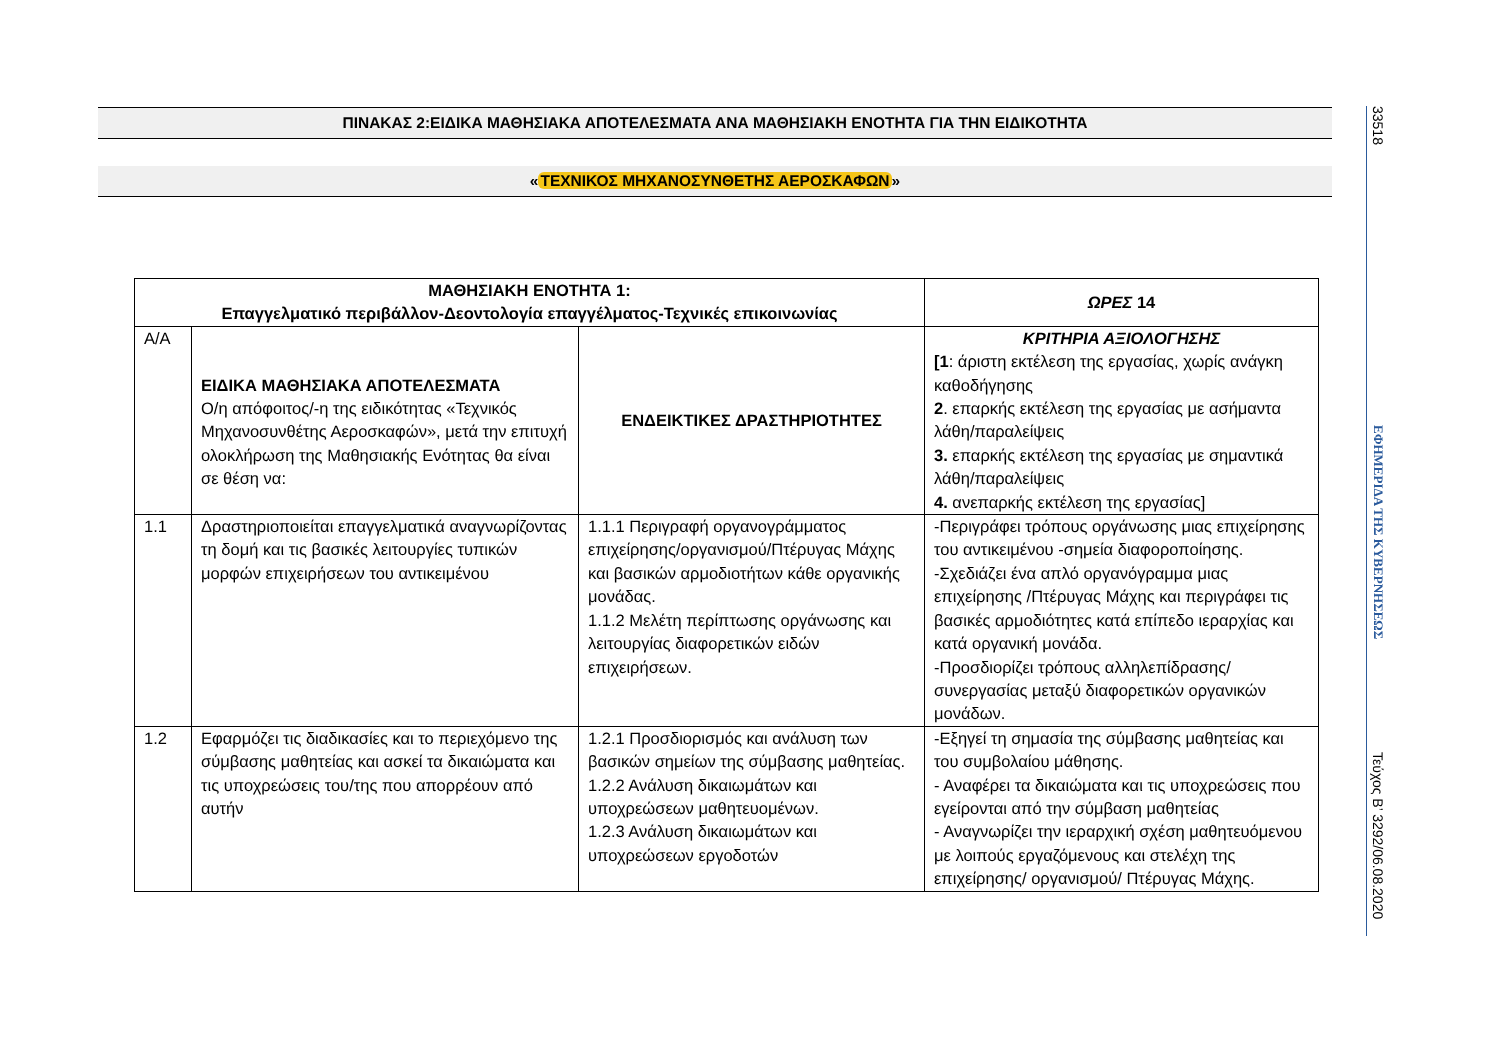ΠΙΝΑΚΑΣ 2:ΕΙΔΙΚΑ ΜΑΘΗΣΙΑΚΑ ΑΠΟΤΕΛΕΣΜΑΤΑ ΑΝΑ ΜΑΘΗΣΙΑΚΗ ΕΝΟΤΗΤΑ ΓΙΑ ΤΗΝ ΕΙΔΙΚΟΤΗΤΑ
«ΤΕΧΝΙΚΟΣ ΜΗΧΑΝΟΣΥΝΘΕΤΗΣ ΑΕΡΟΣΚΑΦΩΝ»
| ΜΑΘΗΣΙΑΚΗ ΕΝΟΤΗΤΑ 1: Επαγγελματικό περιβάλλον-Δεοντολογία επαγγέλματος-Τεχνικές επικοινωνίας | | | ΩΡΕΣ 14 |
| Α/Α | ΕΙΔΙΚΑ ΜΑΘΗΣΙΑΚΑ ΑΠΟΤΕΛΕΣΜΑΤΑ Ο/η απόφοιτος/-η της ειδικότητας «Τεχνικός Μηχανοσυνθέτης Αεροσκαφών», μετά την επιτυχή ολοκλήρωση της Μαθησιακής Ενότητας θα είναι σε θέση να: | ΕΝΔΕΙΚΤΙΚΕΣ ΔΡΑΣΤΗΡΙΟΤΗΤΕΣ | ΚΡΙΤΗΡΙΑ ΑΞΙΟΛΟΓΗΣΗΣ [1 : άριστη εκτέλεση της εργασίας, χωρίς ανάγκη καθοδήγησης 2 . επαρκής εκτέλεση της εργασίας με ασήμαντα λάθη/παραλείψεις 3. επαρκής εκτέλεση της εργασίας με σημαντικά λάθη/παραλείψεις 4. ανεπαρκής εκτέλεση της εργασίας] |
| 1.1 | Δραστηριοποιείται επαγγελματικά αναγνωρίζοντας τη δομή και τις βασικές λειτουργίες τυπικών μορφών επιχειρήσεων του αντικειμένου | 1.1.1 Περιγραφή οργανογράμματος επιχείρησης/οργανισμού/Πτέρυγας Μάχης και βασικών αρμοδιοτήτων κάθε οργανικής μονάδας. 1.1.2 Μελέτη περίπτωσης οργάνωσης και λειτουργίας διαφορετικών ειδών επιχειρήσεων. | -Περιγράφει τρόπους οργάνωσης μιας επιχείρησης του αντικειμένου -σημεία διαφοροποίησης. -Σχεδιάζει ένα απλό οργανόγραμμα μιας επιχείρησης /Πτέρυγας Μάχης και περιγράφει τις βασικές αρμοδιότητες κατά επίπεδο ιεραρχίας και κατά οργανική μονάδα. -Προσδιορίζει τρόπους αλληλεπίδρασης/ συνεργασίας μεταξύ διαφορετικών οργανικών μονάδων. |
| 1.2 | Εφαρμόζει τις διαδικασίες και το περιεχόμενο της σύμβασης μαθητείας και ασκεί τα δικαιώματα και τις υποχρεώσεις του/της που απορρέουν από αυτήν | 1.2.1 Προσδιορισμός και ανάλυση των βασικών σημείων της σύμβασης μαθητείας. 1.2.2 Ανάλυση δικαιωμάτων και υποχρεώσεων μαθητευομένων. 1.2.3 Ανάλυση δικαιωμάτων και υποχρεώσεων εργοδοτών | -Εξηγεί τη σημασία της σύμβασης μαθητείας και του συμβολαίου μάθησης. - Αναφέρει τα δικαιώματα και τις υποχρεώσεις που εγείρονται από την σύμβαση μαθητείας - Αναγνωρίζει την ιεραρχική σχέση μαθητευόμενου με λοιπούς εργαζόμενους και στελέχη της επιχείρησης/ οργανισμού/ Πτέρυγας Μάχης. |
33518
ΕΦΗΜΕΡΙΔΑ ΤΗΣ ΚΥΒΕΡΝΗΣΕΩΣ
Τεύχος B’ 3292/06.08.2020